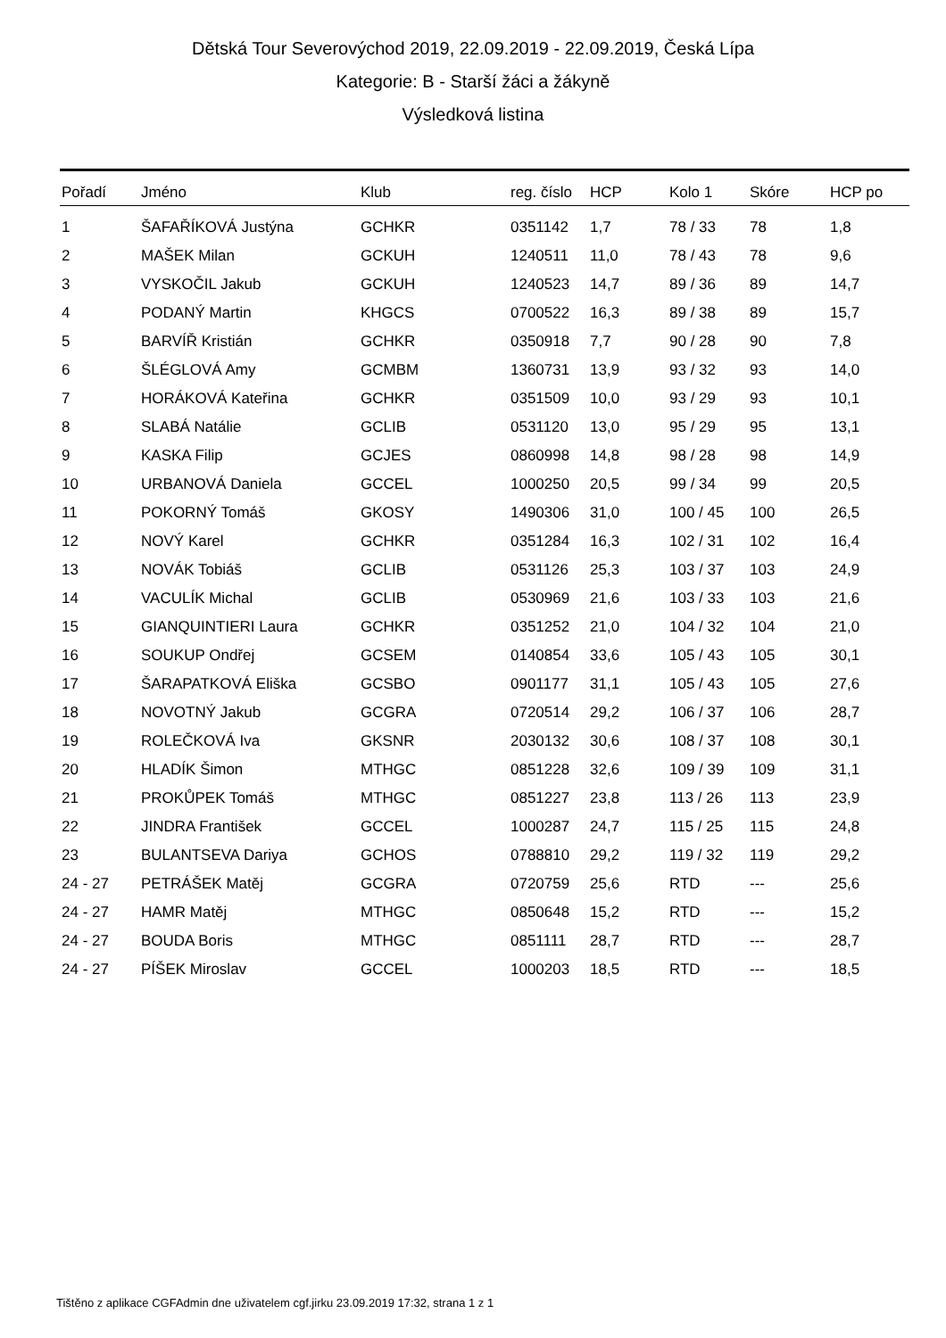Dětská Tour Severovýchod 2019, 22.09.2019 - 22.09.2019, Česká Lípa
Kategorie: B - Starší žáci a žákyně
Výsledková listina
| Pořadí | Jméno | Klub | reg. číslo | HCP | Kolo 1 | Skóre | HCP po |
| --- | --- | --- | --- | --- | --- | --- | --- |
| 1 | ŠAFAŘÍKOVÁ Justýna | GCHKR | 0351142 | 1,7 | 78 / 33 | 78 | 1,8 |
| 2 | MAŠEK Milan | GCKUH | 1240511 | 11,0 | 78 / 43 | 78 | 9,6 |
| 3 | VYSKOČIL Jakub | GCKUH | 1240523 | 14,7 | 89 / 36 | 89 | 14,7 |
| 4 | PODANÝ Martin | KHGCS | 0700522 | 16,3 | 89 / 38 | 89 | 15,7 |
| 5 | BARVÍŘ Kristián | GCHKR | 0350918 | 7,7 | 90 / 28 | 90 | 7,8 |
| 6 | ŠLÉGLOVÁ Amy | GCMBM | 1360731 | 13,9 | 93 / 32 | 93 | 14,0 |
| 7 | HORÁKOVÁ Kateřina | GCHKR | 0351509 | 10,0 | 93 / 29 | 93 | 10,1 |
| 8 | SLABÁ Natálie | GCLIB | 0531120 | 13,0 | 95 / 29 | 95 | 13,1 |
| 9 | KASKA Filip | GCJES | 0860998 | 14,8 | 98 / 28 | 98 | 14,9 |
| 10 | URBANOVÁ Daniela | GCCEL | 1000250 | 20,5 | 99 / 34 | 99 | 20,5 |
| 11 | POKORNÝ Tomáš | GKOSY | 1490306 | 31,0 | 100 / 45 | 100 | 26,5 |
| 12 | NOVÝ Karel | GCHKR | 0351284 | 16,3 | 102 / 31 | 102 | 16,4 |
| 13 | NOVÁK Tobiáš | GCLIB | 0531126 | 25,3 | 103 / 37 | 103 | 24,9 |
| 14 | VACULÍK Michal | GCLIB | 0530969 | 21,6 | 103 / 33 | 103 | 21,6 |
| 15 | GIANQUINTIERI Laura | GCHKR | 0351252 | 21,0 | 104 / 32 | 104 | 21,0 |
| 16 | SOUKUP Ondřej | GCSEM | 0140854 | 33,6 | 105 / 43 | 105 | 30,1 |
| 17 | ŠARAPATKOVÁ Eliška | GCSBO | 0901177 | 31,1 | 105 / 43 | 105 | 27,6 |
| 18 | NOVOTNÝ Jakub | GCGRA | 0720514 | 29,2 | 106 / 37 | 106 | 28,7 |
| 19 | ROLEČKOVÁ Iva | GKSNR | 2030132 | 30,6 | 108 / 37 | 108 | 30,1 |
| 20 | HLADÍK Šimon | MTHGC | 0851228 | 32,6 | 109 / 39 | 109 | 31,1 |
| 21 | PROKŮPEK Tomáš | MTHGC | 0851227 | 23,8 | 113 / 26 | 113 | 23,9 |
| 22 | JINDRA František | GCCEL | 1000287 | 24,7 | 115 / 25 | 115 | 24,8 |
| 23 | BULANTSEVA Dariya | GCHOS | 0788810 | 29,2 | 119 / 32 | 119 | 29,2 |
| 24 - 27 | PETRÁŠEK Matěj | GCGRA | 0720759 | 25,6 | RTD | --- | 25,6 |
| 24 - 27 | HAMR Matěj | MTHGC | 0850648 | 15,2 | RTD | --- | 15,2 |
| 24 - 27 | BOUDA Boris | MTHGC | 0851111 | 28,7 | RTD | --- | 28,7 |
| 24 - 27 | PÍŠEK Miroslav | GCCEL | 1000203 | 18,5 | RTD | --- | 18,5 |
Tištěno z aplikace CGFAdmin dne uživatelem cgf.jirku 23.09.2019 17:32, strana 1 z 1